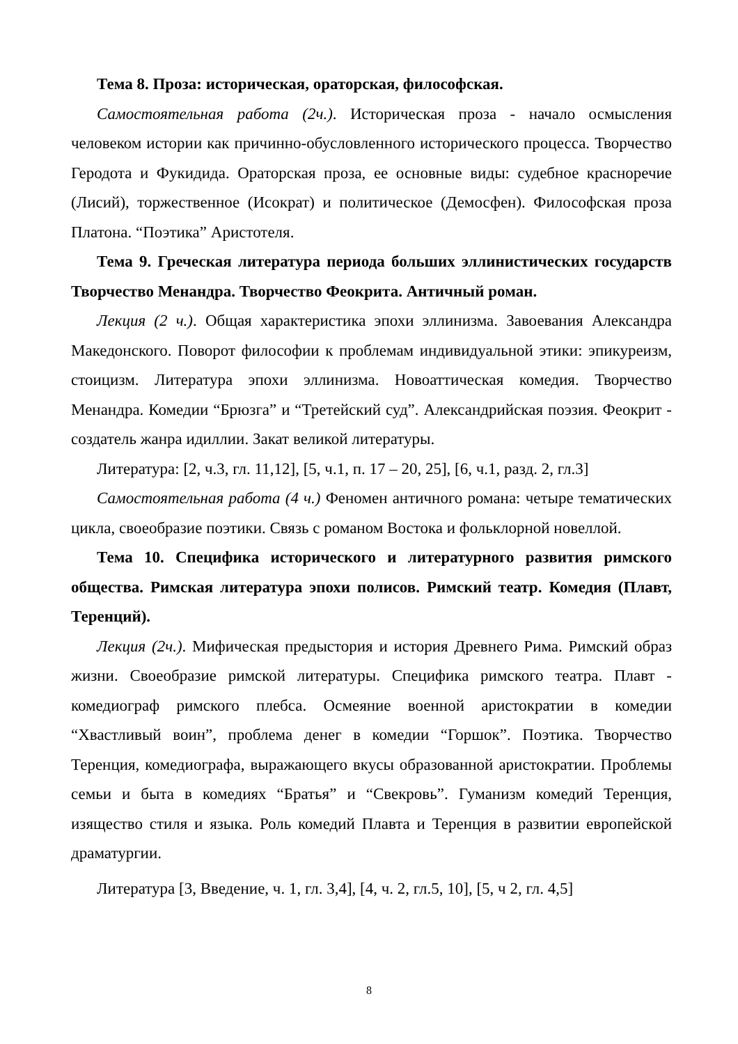Тема 8. Проза: историческая, ораторская, философская.
Самостоятельная работа (2ч.). Историческая проза - начало осмысления человеком истории как причинно-обусловленного исторического процесса. Творчество Геродота и Фукидида. Ораторская проза, ее основные виды: судебное красноречие (Лисий), торжественное (Исократ) и политическое (Демосфен). Философская проза Платона. “Поэтика” Аристотеля.
Тема 9. Греческая литература периода больших эллинистических государств Творчество Менандра. Творчество Феокрита. Античный роман.
Лекция (2 ч.). Общая характеристика эпохи эллинизма. Завоевания Александра Македонского. Поворот философии к проблемам индивидуальной этики: эпикуреизм, стоицизм. Литература эпохи эллинизма. Новоаттическая комедия. Творчество Менандра. Комедии “Брюзга” и “Третейский суд”. Александрийская поэзия. Феокрит - создатель жанра идиллии. Закат великой литературы.
Литература: [2, ч.3, гл. 11,12], [5, ч.1, п. 17 – 20, 25], [6, ч.1, разд. 2, гл.3]
Самостоятельная работа (4 ч.) Феномен античного романа: четыре тематических цикла, своеобразие поэтики. Связь с романом Востока и фольклорной новеллой.
Тема 10. Специфика исторического и литературного развития римского общества. Римская литература эпохи полисов. Римский театр. Комедия (Плавт, Теренций).
Лекция (2ч.). Мифическая предыстория и история Древнего Рима. Римский образ жизни. Своеобразие римской литературы. Специфика римского театра. Плавт - комедиограф римского плебса. Осмеяние военной аристократии в комедии “Хвастливый воин”, проблема денег в комедии “Горшок”. Поэтика. Творчество Теренция, комедиографа, выражающего вкусы образованной аристократии. Проблемы семьи и быта в комедиях “Братья” и “Свекровь”. Гуманизм комедий Теренция, изящество стиля и языка. Роль комедий Плавта и Теренция в развитии европейской драматургии.
Литература [3, Введение, ч. 1, гл. 3,4], [4, ч. 2, гл.5, 10], [5, ч 2, гл. 4,5]
8